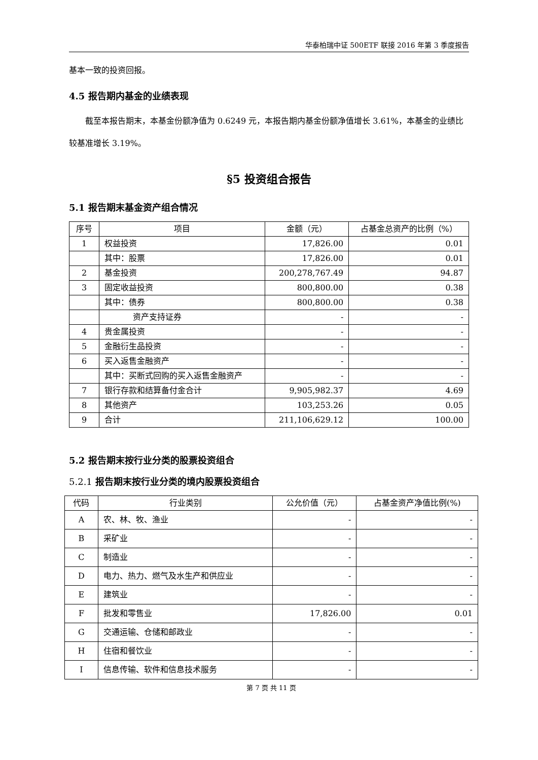华泰柏瑞中证 500ETF 联接 2016 年第 3 季度报告
基本一致的投资回报。
4.5 报告期内基金的业绩表现
截至本报告期末，本基金份额净值为 0.6249 元，本报告期内基金份额净值增长 3.61%，本基金的业绩比较基准增长 3.19%。
§5 投资组合报告
5.1 报告期末基金资产组合情况
| 序号 | 项目 | 金额（元） | 占基金总资产的比例（%） |
| --- | --- | --- | --- |
| 1 | 权益投资 | 17,826.00 | 0.01 |
| | 其中：股票 | 17,826.00 | 0.01 |
| 2 | 基金投资 | 200,278,767.49 | 94.87 |
| 3 | 固定收益投资 | 800,800.00 | 0.38 |
| | 其中：债券 | 800,800.00 | 0.38 |
| | 资产支持证券 | - | - |
| 4 | 贵金属投资 | - | - |
| 5 | 金融衍生品投资 | - | - |
| 6 | 买入返售金融资产 | - | - |
| | 其中：买断式回购的买入返售金融资产 | - | - |
| 7 | 银行存款和结算备付金合计 | 9,905,982.37 | 4.69 |
| 8 | 其他资产 | 103,253.26 | 0.05 |
| 9 | 合计 | 211,106,629.12 | 100.00 |
5.2 报告期末按行业分类的股票投资组合
5.2.1 报告期末按行业分类的境内股票投资组合
| 代码 | 行业类别 | 公允价值（元） | 占基金资产净值比例(%) |
| --- | --- | --- | --- |
| A | 农、林、牧、渔业 | - | - |
| B | 采矿业 | - | - |
| C | 制造业 | - | - |
| D | 电力、热力、燃气及水生产和供应业 | - | - |
| E | 建筑业 | - | - |
| F | 批发和零售业 | 17,826.00 | 0.01 |
| G | 交通运输、仓储和邮政业 | - | - |
| H | 住宿和餐饮业 | - | - |
| I | 信息传输、软件和信息技术服务 | - | - |
第 7 页 共 11 页